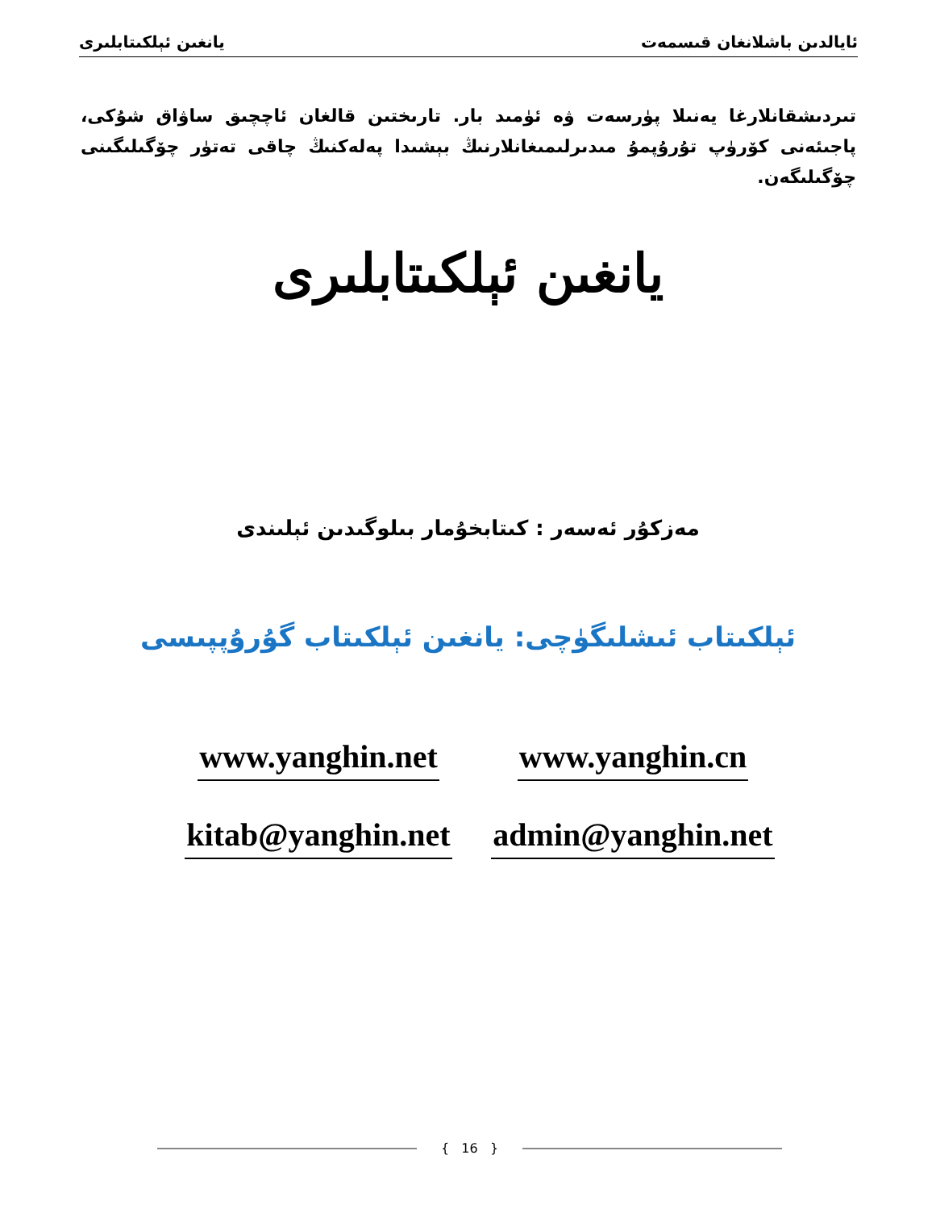يانغىن ئېلكىتابلىرى ئايالدىن باشلانغان قىسمەت
تىردىشقانلارغا يەنىلا پۈرسەت ۋە ئۈمىد بار. تارىختىن قالغان ئاچچىق ساۋاق شۇكى، پاجىئەنى كۆرۈپ تۇرۇپمۇ مىدىرلىمىغانلارنىڭ بېشىدا پەلەكنىڭ چاقى تەتۈر چۆگىلىگىنى چۆگىلىگەن.
يانغىن ئېلكىتابلىرى
مەزكۇر ئەسەر : كىتابخۇمار بىلوگىدىن ئېلىندى
ئېلكىتاب ئىشلىگۈچى: يانغىن ئېلكىتاب گۇرۇپپىسى
www.yanghin.net
www.yanghin.cn
kitab@yanghin.net
admin@yanghin.net
{ 16 }